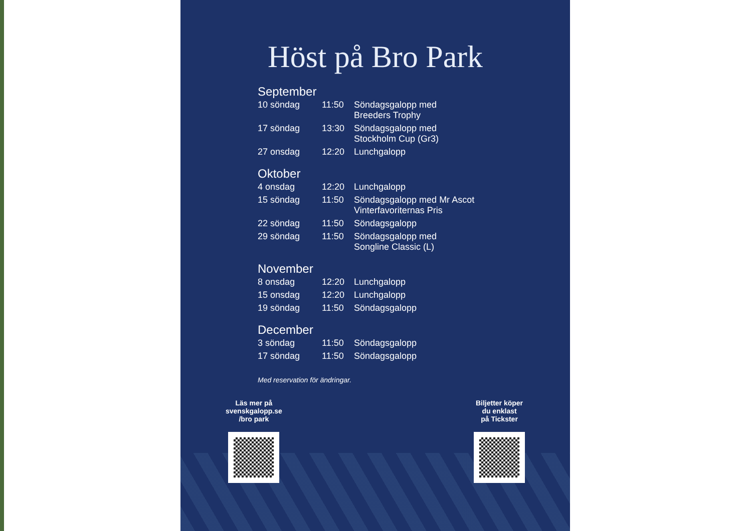Höst på Bro Park
September
| 10 söndag | 11:50 | Söndagsgalopp med Breeders Trophy |
| 17 söndag | 13:30 | Söndagsgalopp med Stockholm Cup (Gr3) |
| 27 onsdag | 12:20 | Lunchgalopp |
Oktober
| 4 onsdag | 12:20 | Lunchgalopp |
| 15 söndag | 11:50 | Söndagsgalopp med Mr Ascot Vinterfavoriternas Pris |
| 22 söndag | 11:50 | Söndagsgalopp |
| 29 söndag | 11:50 | Söndagsgalopp med Songline Classic (L) |
November
| 8 onsdag | 12:20 | Lunchgalopp |
| 15 onsdag | 12:20 | Lunchgalopp |
| 19 söndag | 11:50 | Söndagsgalopp |
December
| 3 söndag | 11:50 | Söndagsgalopp |
| 17 söndag | 11:50 | Söndagsgalopp |
Med reservation för ändringar.
Läs mer på
svenskgalopp.se
/bro park
Biljetter köper
du enklast
på Tickster